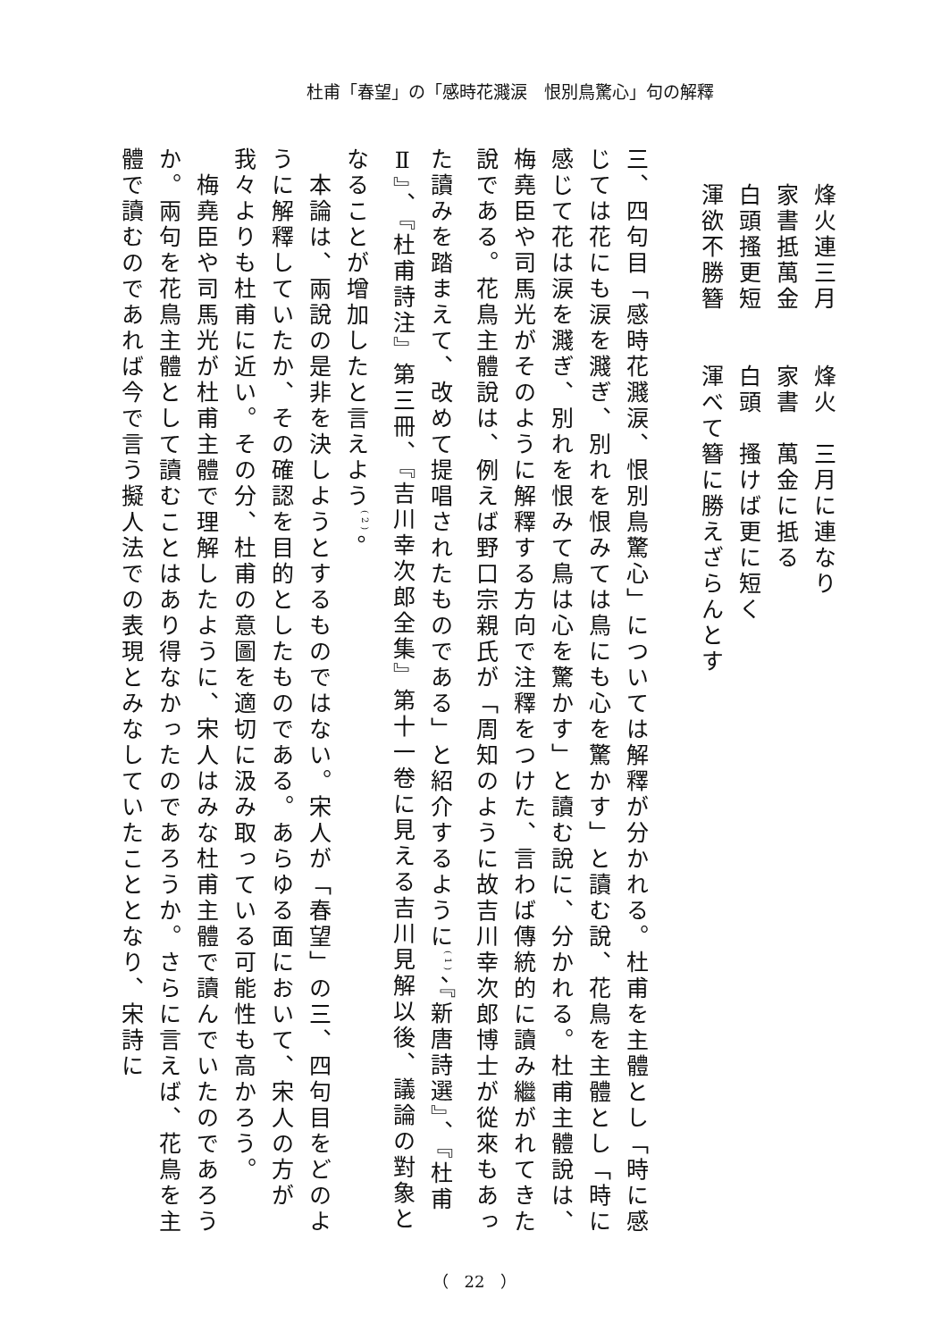杜甫「春望」の「感時花濺涙　恨別鳥驚心」句の解釋
烽火連三月　　烽火　三月に連なり
家書抵萬金　　家書　萬金に抵る
白頭搔更短　　白頭　搔けば更に短く
渾欲不勝簪　　渾べて簪に勝えざらんとす
三、四句目「感時花濺涙、恨別鳥驚心」については解釋が分かれる。杜甫を主體とし「時に感じては花にも涙を濺ぎ、別れを恨みては鳥にも心を驚かす」と讀む說、花鳥を主體とし「時に感じて花は涙を濺ぎ、別れを恨みて鳥は心を驚かす」と讀む說に、分かれる。杜甫主體說は、梅堯臣や司馬光がそのように解釋する方向で注釋をつけた、言わば傳統的に讀み繼がれてきた說である。花鳥主體說は、例えば野口宗親氏が「周知のように故吉川幸次郎博士が從來もあった讀みを踏まえて、改めて提唱されたものである」と紹介するように<sup>(1)</sup>、『新唐詩選』、『杜甫Ⅱ』、『杜甫詩注』第三冊、『吉川幸次郎全集』第十一卷に見える吉川見解以後、議論の對象となることが增加したと言えよう<sup>(2)</sup>。
　本論は、兩說の是非を決しようとするものではない。宋人が「春望」の三、四句目をどのように解釋していたか、その確認を目的としたものである。あらゆる面において、宋人の方が我々よりも杜甫に近い。その分、杜甫の意圖を適切に汲み取っている可能性も高かろう。
　梅堯臣や司馬光が杜甫主體で理解したように、宋人はみな杜甫主體で讀んでいたのであろうか。兩句を花鳥主體として讀むことはあり得なかったのであろうか。さらに言えば、花鳥を主體で讀むのであれば今で言う擬人法での表現とみなしていたこととなり、宋詩に
（　22　）